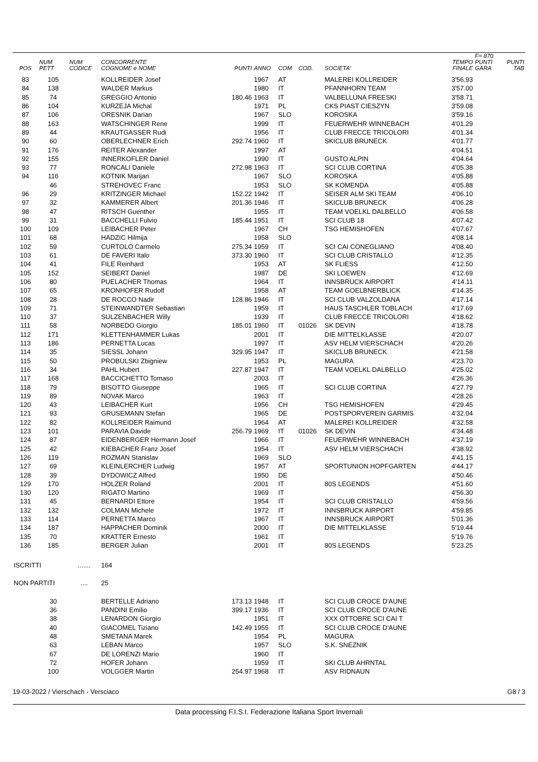| POS | NUM PETT | NUM CODICE | CONCORRENTE COGNOME e NOME | PUNTI | ANNO | COM | COD. | SOCIETA' | TEMPO FINALE | F= 870 PUNTI GARA | PUNTI TAB |
| --- | --- | --- | --- | --- | --- | --- | --- | --- | --- | --- | --- |
| 83 | 105 | | KOLLREIDER Josef | | 1967 | AT | | MALEREI KOLLREIDER | 3'56.93 | | |
| 84 | 138 | | WALDER Markus | | 1980 | IT | | PFANNHORN TEAM | 3'57.00 | | |
| 85 | 74 | | GREGGIO Antonio | 180.46 | 1963 | IT | | VALBELLUNA FREESKI | 3'58.71 | | |
| 86 | 104 | | KURZEJA Michal | | 1971 | PL | | CKS PIAST CIESZYN | 3'59.08 | | |
| 87 | 106 | | ORESNIK Darian | | 1967 | SLO | | KOROSKA | 3'59.16 | | |
| 88 | 163 | | WATSCHINGER Rene | | 1999 | IT | | FEUERWEHR WINNEBACH | 4'01.29 | | |
| 89 | 44 | | KRAUTGASSER Rudi | | 1956 | IT | | CLUB FRECCE TRICOLORI | 4'01.34 | | |
| 90 | 60 | | OBERLECHNER Erich | 292.74 | 1960 | IT | | SKICLUB BRUNECK | 4'01.77 | | |
| 91 | 176 | | REITER Alexander | | 1997 | AT | | | 4'04.51 | | |
| 92 | 155 | | INNERKOFLER Daniel | | 1990 | IT | | GUSTO ALPIN | 4'04.64 | | |
| 93 | 77 | | RONCALI Daniele | 272.98 | 1963 | IT | | SCI CLUB CORTINA | 4'05.38 | | |
| 94 | 116 | | KOTNIK Marijan | | 1967 | SLO | | KOROSKA | 4'05.88 | | |
| | 46 | | STREHOVEC Franc | | 1953 | SLO | | SK KOMENDA | 4'05.88 | | |
| 96 | 29 | | KRITZINGER Michael | 152.22 | 1942 | IT | | SEISER ALM SKI TEAM | 4'06.10 | | |
| 97 | 32 | | KAMMERER Albert | 201.36 | 1946 | IT | | SKICLUB BRUNECK | 4'06.28 | | |
| 98 | 47 | | RITSCH Guenther | | 1955 | IT | | TEAM VOELKL DALBELLO | 4'06.58 | | |
| 99 | 31 | | BACCHELLI Fulvio | 185.44 | 1951 | IT | | SCI CLUB 18 | 4'07.42 | | |
| 100 | 109 | | LEIBACHER Peter | | 1967 | CH | | TSG HEMISHOFEN | 4'07.67 | | |
| 101 | 68 | | HADZIC Hilmija | | 1958 | SLO | | | 4'08.14 | | |
| 102 | 59 | | CURTOLO Carmelo | 275.34 | 1959 | IT | | SCI CAI CONEGLIANO | 4'08.40 | | |
| 103 | 61 | | DE FAVERI Italo | 373.30 | 1960 | IT | | SCI CLUB CRISTALLO | 4'12.35 | | |
| 104 | 41 | | FILE Reinhard | | 1953 | AT | | SK FLIESS | 4'12.50 | | |
| 105 | 152 | | SEIBERT Daniel | | 1987 | DE | | SKI LOEWEN | 4'12.69 | | |
| 106 | 80 | | PUELACHER Thomas | | 1964 | IT | | INNSBRUCK AIRPORT | 4'14.11 | | |
| 107 | 65 | | KRONHOFER Rudolf | | 1958 | AT | | TEAM GOELBNERBLICK | 4'14.35 | | |
| 108 | 28 | | DE ROCCO Nadir | 128.86 | 1946 | IT | | SCI CLUB VALZOLDANA | 4'17.14 | | |
| 109 | 71 | | STEINWANDTER Sebastian | | 1959 | IT | | HAUS TASCHLER TOBLACH | 4'17.69 | | |
| 110 | 37 | | SULZENBACHER Willy | | 1939 | IT | | CLUB FRECCE TRICOLORI | 4'18.62 | | |
| 111 | 58 | | NORBEDO Giorgio | 185.01 | 1960 | IT | 01026 | SK DEVIN | 4'18.78 | | |
| 112 | 171 | | KLETTENHAMMER Lukas | | 2001 | IT | | DIE MITTELKLASSE | 4'20.07 | | |
| 113 | 186 | | PERNETTA Lucas | | 1997 | IT | | ASV HELM VIERSCHACH | 4'20.26 | | |
| 114 | 35 | | SIESSL Johann | 329.95 | 1947 | IT | | SKICLUB BRUNECK | 4'21.58 | | |
| 115 | 50 | | PROBULSKI Zbigniew | | 1953 | PL | | MAGURA | 4'23.70 | | |
| 116 | 34 | | PAHL Hubert | 227.87 | 1947 | IT | | TEAM VOELKL DALBELLO | 4'25.02 | | |
| 117 | 168 | | BACCICHETTO Tomaso | | 2003 | IT | | | 4'26.36 | | |
| 118 | 79 | | BISOTTO Giuseppe | | 1965 | IT | | SCI CLUB CORTINA | 4'27.79 | | |
| 119 | 89 | | NOVAK Marco | | 1963 | IT | | | 4'28.26 | | |
| 120 | 43 | | LEIBACHER Kurt | | 1956 | CH | | TSG HEMISHOFEN | 4'29.45 | | |
| 121 | 93 | | GRUSEMANN Stefan | | 1965 | DE | | POSTSPORVEREIN GARMIS | 4'32.04 | | |
| 122 | 82 | | KOLLREIDER Raimund | | 1964 | AT | | MALEREI KOLLREIDER | 4'32.58 | | |
| 123 | 101 | | PARAVIA Davide | 256.79 | 1969 | IT | 01026 | SK DEVIN | 4'34.48 | | |
| 124 | 87 | | EIDENBERGER Hermann Josef | | 1966 | IT | | FEUERWEHR WINNEBACH | 4'37.19 | | |
| 125 | 42 | | KIEBACHER Franz Josef | | 1954 | IT | | ASV HELM VIERSCHACH | 4'38.92 | | |
| 126 | 119 | | ROZMAN Stanislav | | 1969 | SLO | | | 4'41.15 | | |
| 127 | 69 | | KLEINLERCHER Ludwig | | 1957 | AT | | SPORTUNION HOPFGARTEN | 4'44.17 | | |
| 128 | 39 | | DYDOWICZ Alfred | | 1950 | DE | | | 4'50.46 | | |
| 129 | 170 | | HOLZER Roland | | 2001 | IT | | 80S LEGENDS | 4'51.60 | | |
| 130 | 120 | | RIGATO Martino | | 1969 | IT | | | 4'56.30 | | |
| 131 | 45 | | BERNARDI Ettore | | 1954 | IT | | SCI CLUB CRISTALLO | 4'59.56 | | |
| 132 | 132 | | COLMAN Michele | | 1972 | IT | | INNSBRUCK AIRPORT | 4'59.85 | | |
| 133 | 114 | | PERNETTA Marco | | 1967 | IT | | INNSBRUCK AIRPORT | 5'01.36 | | |
| 134 | 187 | | HAPPACHER Dominik | | 2000 | IT | | DIE MITTELKLASSE | 5'19.44 | | |
| 135 | 70 | | KRATTER Ernesto | | 1961 | IT | | | 5'19.76 | | |
| 136 | 185 | | BERGER Julian | | 2001 | IT | | 80S LEGENDS | 5'23.25 | | |
| ISCRITTI | | ....... | 164 | | | | | | | | |
| NON PARTITI | | .... | 25 | | | | | | | | |
| | 30 | | BERTELLE Adriano | 173.13 | 1948 | IT | | SCI CLUB CROCE D'AUNE | | | |
| | 36 | | PANDINI Emilio | 399.17 | 1936 | IT | | SCI CLUB CROCE D'AUNE | | | |
| | 38 | | LENARDON Giorgio | | 1951 | IT | | XXX OTTOBRE SCI CAI T | | | |
| | 40 | | GIACOMEL Tiziano | 142.49 | 1955 | IT | | SCI CLUB CROCE D'AUNE | | | |
| | 48 | | SMETANA Marek | | 1954 | PL | | MAGURA | | | |
| | 63 | | LEBAN Marco | | 1957 | SLO | | S.K. SNEZNIK | | | |
| | 67 | | DE LORENZI Mario | | 1960 | IT | | | | | |
| | 72 | | HOFER Johann | | 1959 | IT | | SKI CLUB AHRNTAL | | | |
| | 100 | | VOLGGER Martin | 254.97 | 1968 | IT | | ASV RIDNAUN | | | |
19-03-2022 / Vierschach - Versciaco G8 / 3
Data processing F.I.S.I. Federazione Italiana Sport Invernali